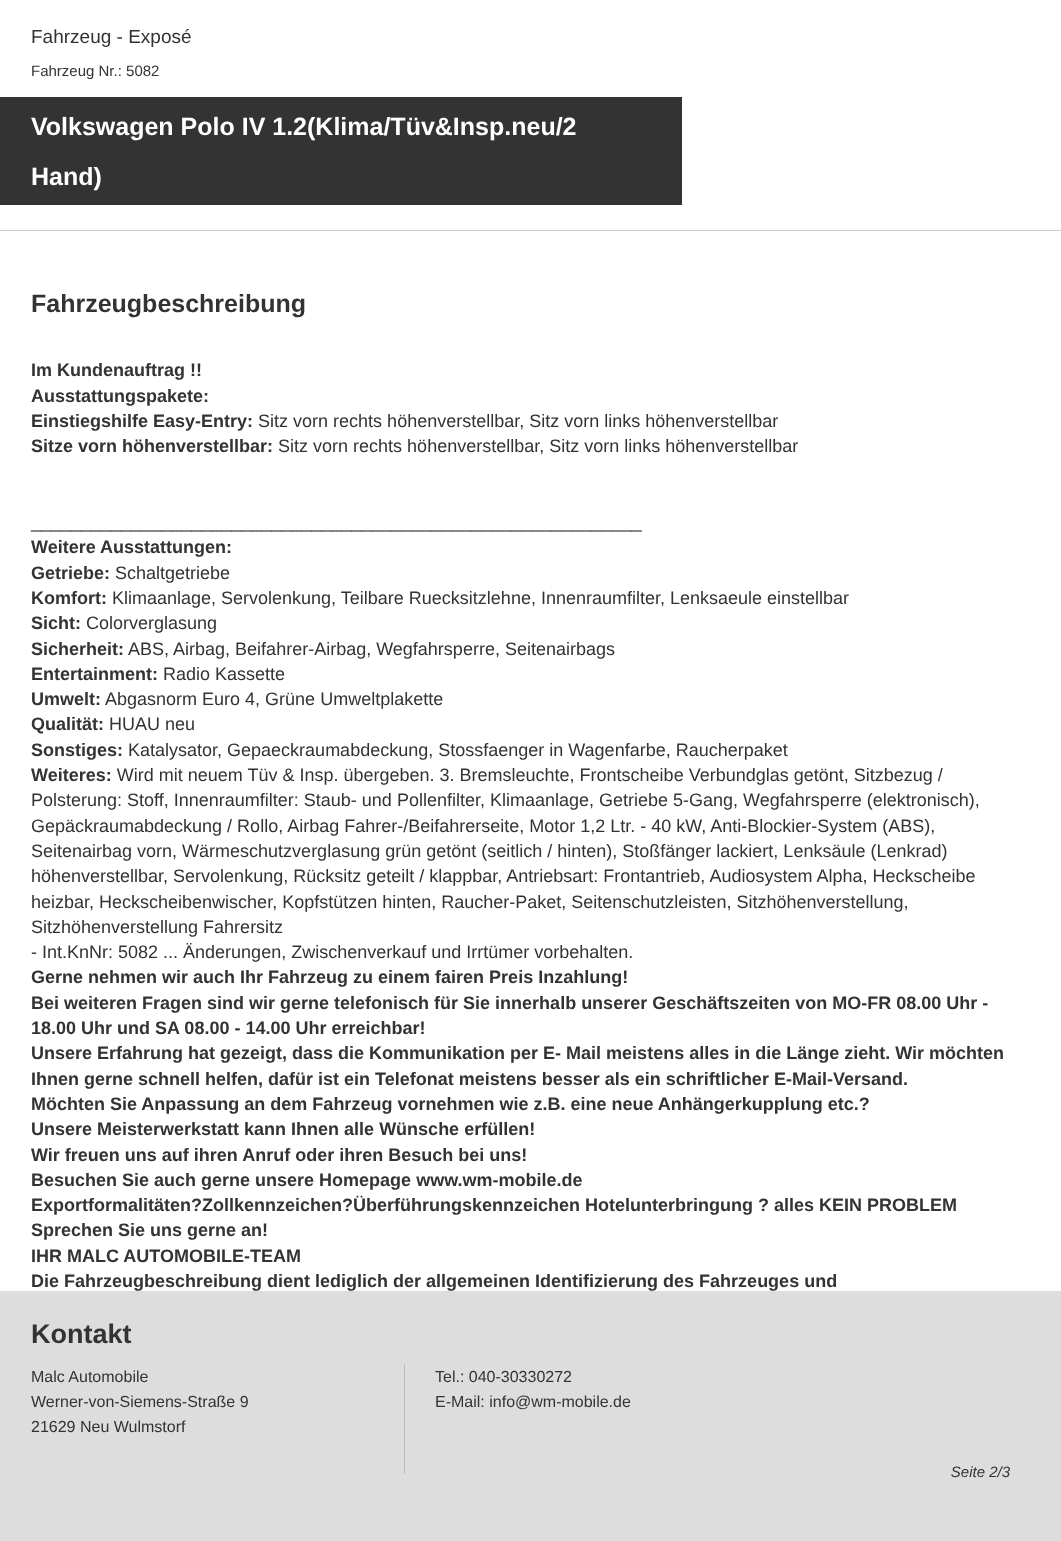Fahrzeug - Exposé
Fahrzeug Nr.: 5082
Volkswagen Polo IV 1.2(Klima/Tüv&Insp.neu/2 Hand)
Fahrzeugbeschreibung
Im Kundenauftrag !!
Ausstattungspakete:
Einstiegshilfe Easy-Entry: Sitz vorn rechts höhenverstellbar, Sitz vorn links höhenverstellbar
Sitze vorn höhenverstellbar: Sitz vorn rechts höhenverstellbar, Sitz vorn links höhenverstellbar
_____________________________________________________________
Weitere Ausstattungen:
Getriebe: Schaltgetriebe
Komfort: Klimaanlage, Servolenkung, Teilbare Ruecksitzlehne, Innenraumfilter, Lenksaeule einstellbar
Sicht: Colorverglasung
Sicherheit: ABS, Airbag, Beifahrer-Airbag, Wegfahrsperre, Seitenairbags
Entertainment: Radio Kassette
Umwelt: Abgasnorm Euro 4, Grüne Umweltplakette
Qualität: HUAU neu
Sonstiges: Katalysator, Gepaeckraumabdeckung, Stossfaenger in Wagenfarbe, Raucherpaket
Weiteres: Wird mit neuem Tüv & Insp. übergeben. 3. Bremsleuchte, Frontscheibe Verbundglas getönt, Sitzbezug / Polsterung: Stoff, Innenraumfilter: Staub- und Pollenfilter, Klimaanlage, Getriebe 5-Gang, Wegfahrsperre (elektronisch), Gepäckraumabdeckung / Rollo, Airbag Fahrer-/Beifahrerseite, Motor 1,2 Ltr. - 40 kW, Anti-Blockier-System (ABS), Seitenairbag vorn, Wärmeschutzverglasung grün getönt (seitlich / hinten), Stoßfänger lackiert, Lenksäule (Lenkrad) höhenverstellbar, Servolenkung, Rücksitz geteilt / klappbar, Antriebsart: Frontantrieb, Audiosystem Alpha, Heckscheibe heizbar, Heckscheibenwischer, Kopfstützen hinten, Raucher-Paket, Seitenschutzleisten, Sitzhöhenverstellung, Sitzhöhenverstellung Fahrersitz
- Int.KnNr: 5082 ... Änderungen, Zwischenverkauf und Irrtümer vorbehalten.
Gerne nehmen wir auch Ihr Fahrzeug zu einem fairen Preis Inzahlung!
Bei weiteren Fragen sind wir gerne telefonisch für Sie innerhalb unserer Geschäftszeiten von MO-FR 08.00 Uhr - 18.00 Uhr und SA 08.00 - 14.00 Uhr erreichbar!
Unsere Erfahrung hat gezeigt, dass die Kommunikation per E- Mail meistens alles in die Länge zieht. Wir möchten Ihnen gerne schnell helfen, dafür ist ein Telefonat meistens besser als ein schriftlicher E-Mail-Versand.
Möchten Sie Anpassung an dem Fahrzeug vornehmen wie z.B. eine neue Anhängerkupplung etc.?
Unsere Meisterwerkstatt kann Ihnen alle Wünsche erfüllen!
Wir freuen uns auf ihren Anruf oder ihren Besuch bei uns!
Besuchen Sie auch gerne unsere Homepage www.wm-mobile.de
Exportformalitäten?Zollkennzeichen?Überführungskennzeichen Hotelunterbringung ? alles KEIN PROBLEM Sprechen Sie uns gerne an!
IHR MALC AUTOMOBILE-TEAM
Die Fahrzeugbeschreibung dient lediglich der allgemeinen Identifizierung des Fahrzeuges und
Kontakt
Malc Automobile
Werner-von-Siemens-Straße 9
21629 Neu Wulmstorf
Tel.: 040-30330272
E-Mail: info@wm-mobile.de
Seite 2/3